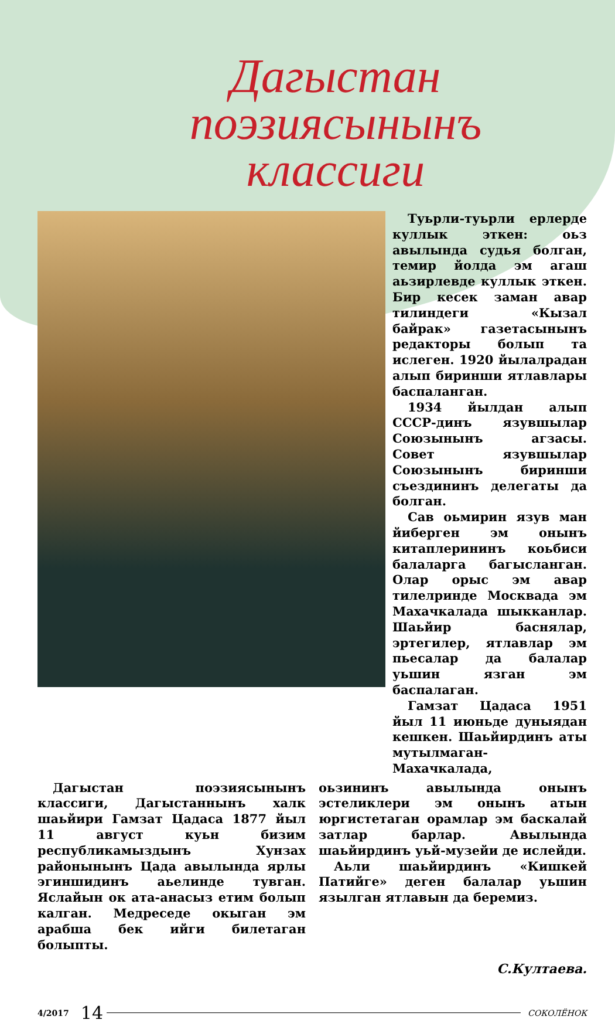Дагыстан поэзиясынынъ
классиги
Туьрли-туьрли ерлерде куллык эткен: оьз авылында судья болган, темир йолда эм агаш аьзирлевде куллык эткен. Бир кесек заман авар тилиндеги «Кызал байрак» газетасынынъ редакторы болып та ислеген. 1920 йылалрадан алып биринши ятлавлары баспаланган.
1934 йылдан алып СССР-динъ язувшылар Союзынынъ агзасы. Совет язувшылар Союзынынъ биринши съездининъ делегаты да болган.
Сав оьмирин язув ман йиберген эм онынъ китаплерининъ коьбиси балаларга багысланган. Олар орыс эм авар тилелринде Москвада эм Махачкалада шыкканлар. Шаьйир баснялар, эртегилер, ятлавлар эм пьесалар да балалар уьшин язган эм баспалаган.
Гамзат Цадаса 1951 йыл 11 июньде дуныядан кешкен. Шаьйирдинъ аты мутылмаган-Махачкалада,
Дагыстан поэзиясынынъ классиги, Дагыстаннынъ халк шаьйири Гамзат Цадаса 1877 йыл 11 август куьн бизим республикамыздынъ Хунзах районынынъ Цада авылында ярлы эгиншидинъ аьелинде тувган. Яслайын ок ата-анасыз етим болып калган. Медреседе окыган эм арабша бек ийги билетаган болыпты.
оьзининъ авылында онынъ эстеликлери эм онынъ атын юргистетаган орамлар эм баскалай затлар барлар. Авылында шаьйирдинъ уьй-музейи де ислейди.
Аьли шаьйирдинъ «Кишкей Патийге» деген балалар уьшин язылган ятлавын да беремиз.
С.Култаева.
4/2017 14 СОКОЛЁНОК